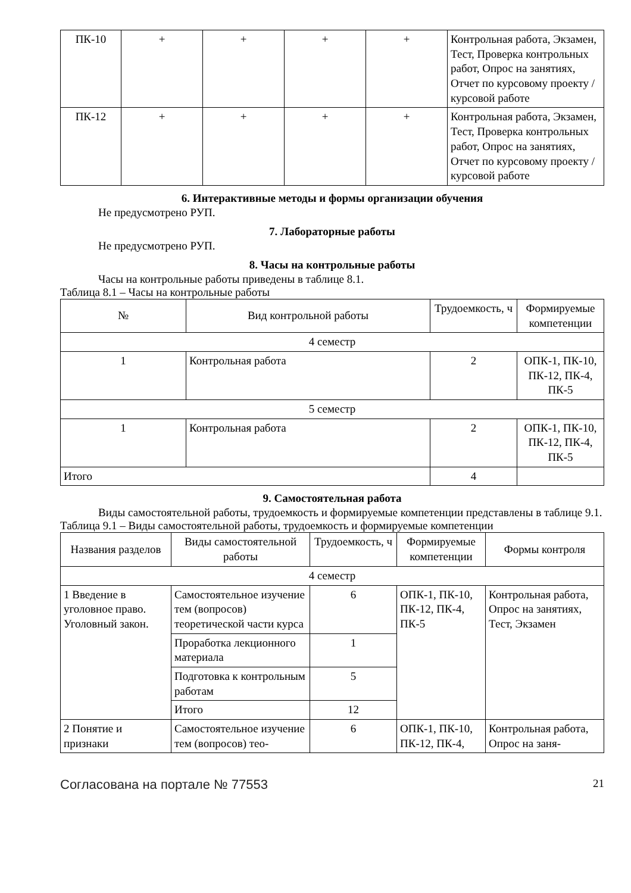| ПК-10 | + | + | + | + | Контрольная работа, Экзамен, Тест, Проверка контрольных работ, Опрос на занятиях, Отчет по курсовому проекту / курсовой работе |
| ПК-12 | + | + | + | + | Контрольная работа, Экзамен, Тест, Проверка контрольных работ, Опрос на занятиях, Отчет по курсовому проекту / курсовой работе |
6. Интерактивные методы и формы организации обучения
Не предусмотрено РУП.
7. Лабораторные работы
Не предусмотрено РУП.
8. Часы на контрольные работы
Часы на контрольные работы приведены в таблице 8.1.
Таблица 8.1 – Часы на контрольные работы
| № | Вид контрольной работы | Трудоемкость, ч | Формируемые компетенции |
| --- | --- | --- | --- |
| 4 семестр | | | |
| 1 | Контрольная работа | 2 | ОПК-1, ПК-10, ПК-12, ПК-4, ПК-5 |
| 5 семестр | | | |
| 1 | Контрольная работа | 2 | ОПК-1, ПК-10, ПК-12, ПК-4, ПК-5 |
| Итого | | 4 | |
9. Самостоятельная работа
Виды самостоятельной работы, трудоемкость и формируемые компетенции представлены в таблице 9.1.
Таблица 9.1 – Виды самостоятельной работы, трудоемкость и формируемые компетенции
| Названия разделов | Виды самостоятельной работы | Трудоемкость, ч | Формируемые компетенции | Формы контроля |
| --- | --- | --- | --- | --- |
| 4 семестр | | | | |
| 1 Введение в уголовное право. Уголовный закон. | Самостоятельное изучение тем (вопросов) теоретической части курса | 6 | ОПК-1, ПК-10, ПК-12, ПК-4, ПК-5 | Контрольная работа, Опрос на занятиях, Тест, Экзамен |
| | Проработка лекционного материала | 1 | | |
| | Подготовка к контрольным работам | 5 | | |
| | Итого | 12 | | |
| 2 Понятие и признаки | Самостоятельное изучение тем (вопросов) тео- | 6 | ОПК-1, ПК-10, ПК-12, ПК-4, | Контрольная работа, Опрос на заня- |
Согласована на портале № 77553 21